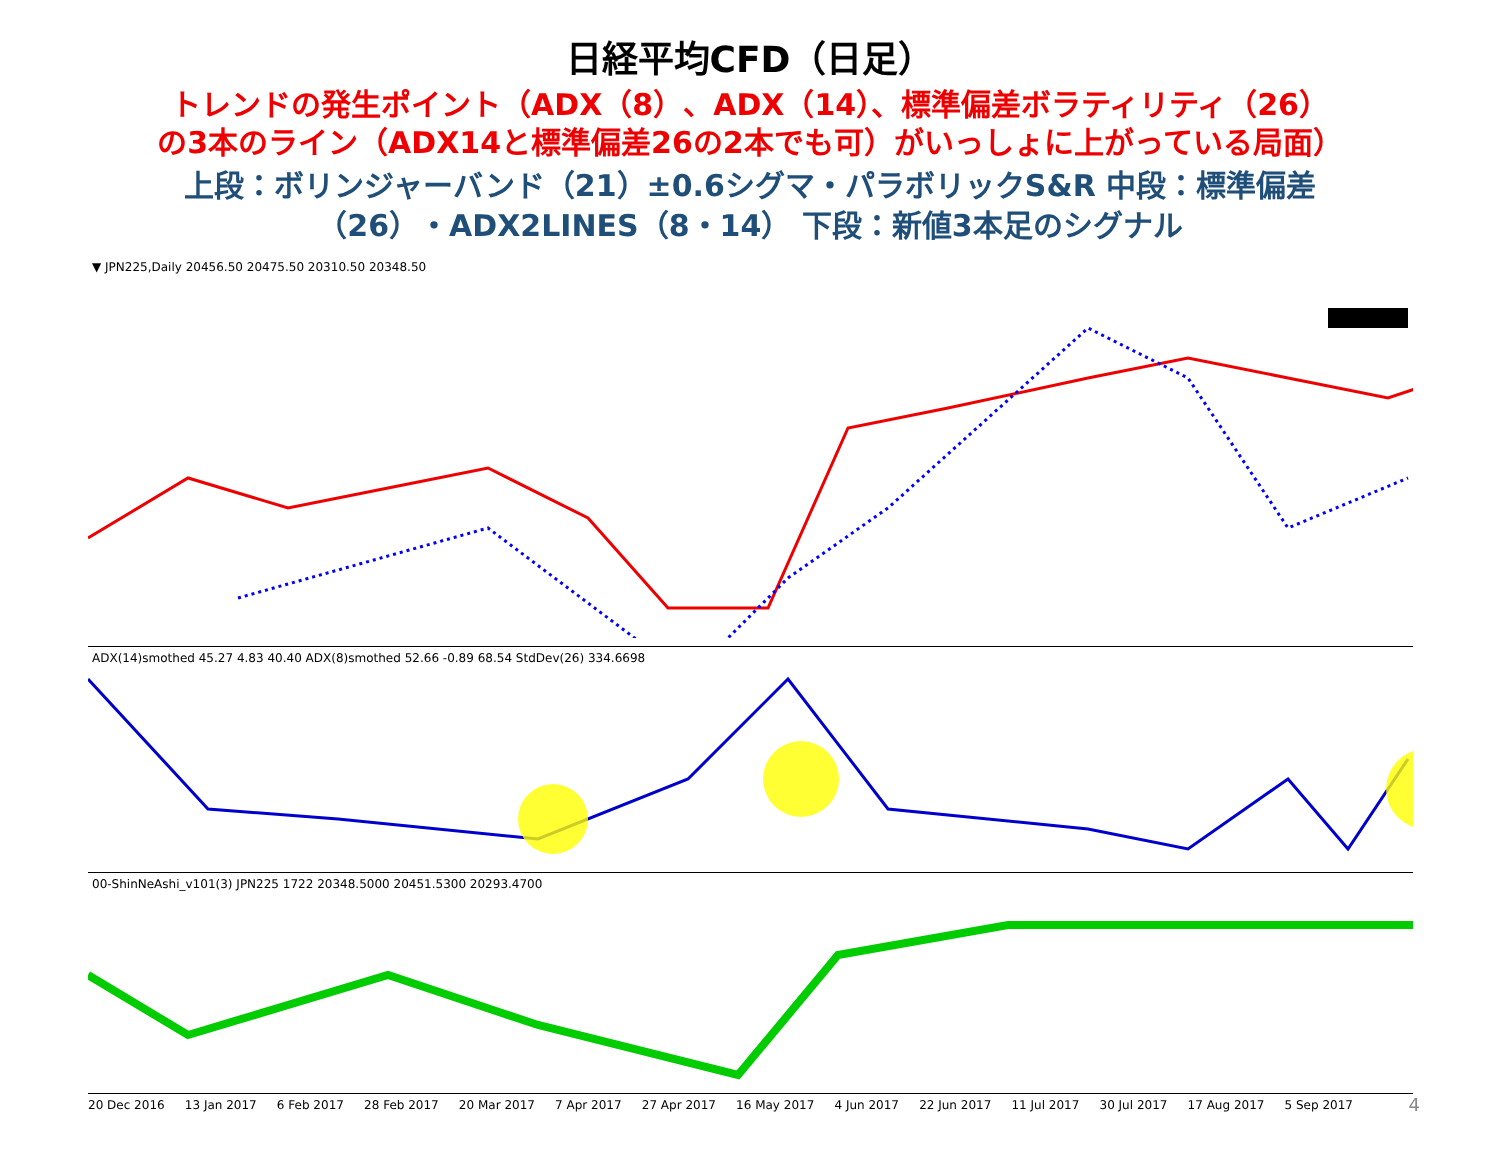日経平均CFD（日足）
トレンドの発生ポイント（ADX（8）、ADX（14）、標準偏差ボラティリティ（26）
の3本のライン（ADX14と標準偏差26の2本でも可）がいっしょに上がっている局面）
上段：ボリンジャーバンド（21）±0.6シグマ・パラボリックS&R 中段：標準偏差
（26）・ADX2LINES（8・14） 下段：新値3本足のシグナル
▼ JPN225,Daily 20456.50 20475.50 20310.50 20348.50
ADX(14)smothed 45.27 4.83 40.40 ADX(8)smothed 52.66 -0.89 68.54 StdDev(26) 334.6698
00-ShinNeAshi_v101(3) JPN225 1722 20348.5000 20451.5300 20293.4700
20 Dec 2016 13 Jan 2017 6 Feb 2017 28 Feb 2017 20 Mar 2017 7 Apr 2017 27 Apr 2017 16 May 2017 4 Jun 2017 22 Jun 2017 11 Jul 2017 30 Jul 2017 17 Aug 2017 5 Sep 2017
4